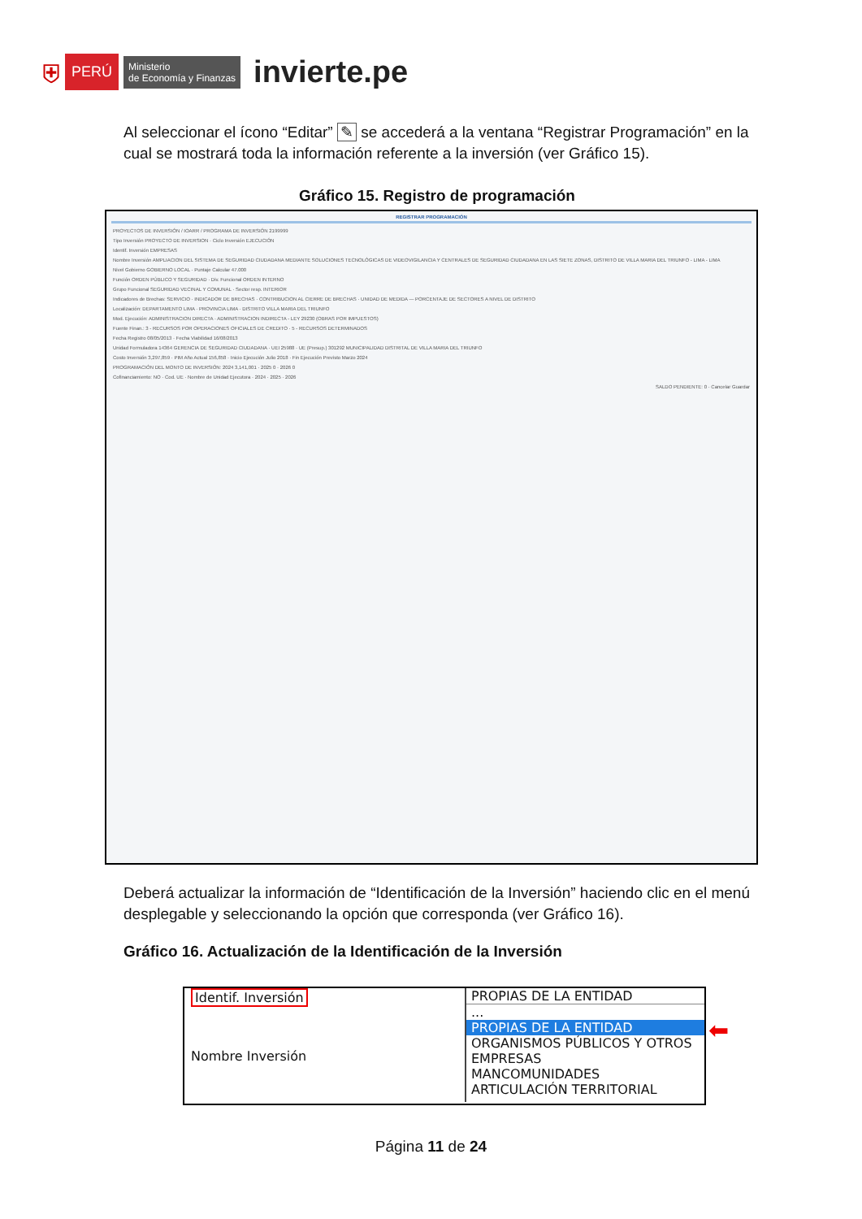⛨ PERÚ Ministerio
de Economía y Finanzas invierte.pe
Al seleccionar el ícono “Editar” ✎ se accederá a la ventana “Registrar Programación” en la cual se mostrará toda la información referente a la inversión (ver Gráfico 15).
Gráfico 15. Registro de programación
REGISTRAR PROGRAMACIÓN
PROYECTOS DE INVERSIÓN / IOARR / PROGRAMA DE INVERSIÓN 2199999
Tipo Inversión PROYECTO DE INVERSION · Ciclo Inversión EJECUCIÓN
Identif. Inversión EMPRESAS
Nombre Inversión AMPLIACION DEL SISTEMA DE SEGURIDAD CIUDADANA MEDIANTE SOLUCIONES TECNOLÓGICAS DE VIDEOVIGILANCIA Y CENTRALES DE SEGURIDAD CIUDADANA EN LAS SIETE ZONAS, DISTRITO DE VILLA MARIA DEL TRIUNFO - LIMA - LIMA
Nivel Gobierno GOBIERNO LOCAL · Puntaje Calcular 47.000
Función ORDEN PÚBLICO Y SEGURIDAD · Div. Funcional ORDEN INTERNO
Grupo Funcional SEGURIDAD VECINAL Y COMUNAL · Sector resp. INTERIOR
Indicadores de Brechas: SERVICIO · INDICADOR DE BRECHAS · CONTRIBUCION AL CIERRE DE BRECHAS · UNIDAD DE MEDIDA — PORCENTAJE DE SECTORES A NIVEL DE DISTRITO
Localización: DEPARTAMENTO LIMA · PROVINCIA LIMA · DISTRITO VILLA MARIA DEL TRIUNFO
Mod. Ejecución: ADMINISTRACION DIRECTA · ADMINISTRACION INDIRECTA - LEY 29230 (OBRAS POR IMPUESTOS)
Fuente Finan.: 3 - RECURSOS POR OPERACIONES OFICIALES DE CREDITO · 5 - RECURSOS DETERMINADOS
Fecha Registro 08/05/2013 · Fecha Viabilidad 16/08/2013
Unidad Formuladora 14364 GERENCIA DE SEGURIDAD CIUDADANA · UEI 25988 · UE (Presup.) 301292 MUNICIPALIDAD DISTRITAL DE VILLA MARIA DEL TRIUNFO
Costo Inversión 3,297,859 · PIM Año Actual 156,858 · Inicio Ejecución Julio 2018 · Fin Ejecución Previsto Marzo 2024
PROGRAMACIÓN DEL MONTO DE INVERSIÓN: 2024 3,141,001 · 2025 0 · 2026 0
Cofinanciamiento: NO · Cod. UE · Nombre de Unidad Ejecutora · 2024 · 2025 · 2026
SALDO PENDIENTE: 0 · Cancelar Guardar
Deberá actualizar la información de “Identificación de la Inversión” haciendo clic en el menú desplegable y seleccionando la opción que corresponda (ver Gráfico 16).
Gráfico 16. Actualización de la Identificación de la Inversión
Identif. Inversión
Nombre Inversión
PROPIAS DE LA ENTIDAD
...
PROPIAS DE LA ENTIDAD
ORGANISMOS PÚBLICOS Y OTROS
EMPRESAS
MANCOMUNIDADES
ARTICULACIÓN TERRITORIAL
⬅
Página 11 de 24